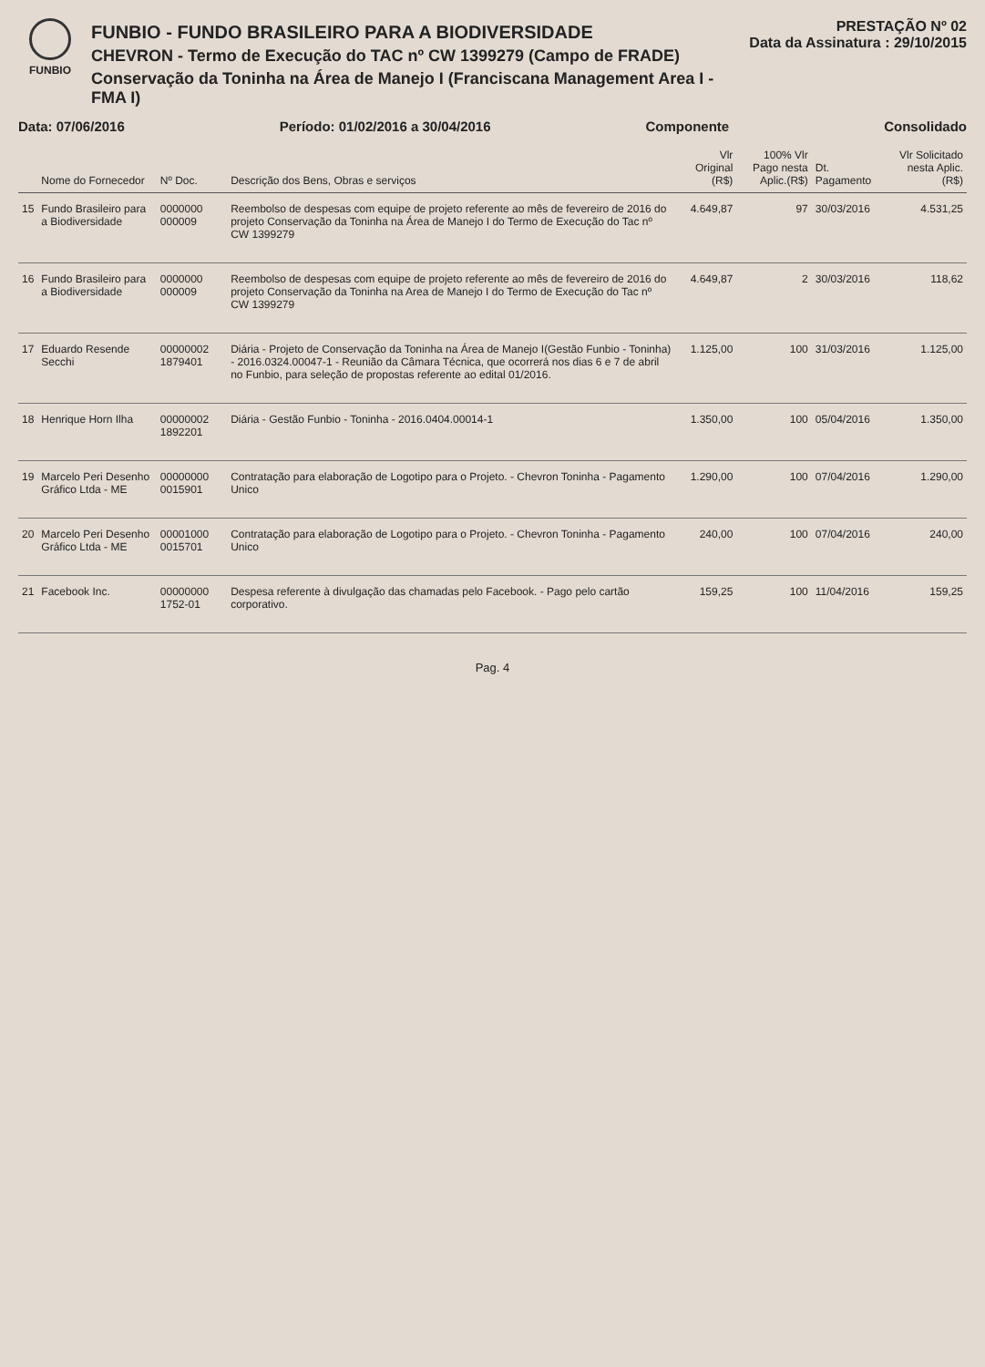FUNBIO
FUNBIO - FUNDO BRASILEIRO PARA A BIODIVERSIDADE
CHEVRON - Termo de Execução do TAC nº CW 1399279 (Campo de FRADE)
Conservação da Toninha na Área de Manejo I (Franciscana Management Area I - FMA I)
PRESTAÇÃO Nº 02
Data da Assinatura : 29/10/2015
Data: 07/06/2016 Período: 01/02/2016 a 30/04/2016 Componente Consolidado
| | Nome do Fornecedor | Nº Doc. | Descrição dos Bens, Obras e serviços | Vlr Original (R$) | 100% Vlr Pago nesta Aplic.(R$) | Dt. Pagamento | Vlr Solicitado nesta Aplic. (R$) |
| --- | --- | --- | --- | --- | --- | --- | --- |
| 15 | Fundo Brasileiro para a Biodiversidade | 0000000 000009 | Reembolso de despesas com equipe de projeto referente ao mês de fevereiro de 2016 do projeto Conservação da Toninha na Área de Manejo I do Termo de Execução do Tac nº CW 1399279 | 4.649,87 | 97 | 30/03/2016 | 4.531,25 |
| 16 | Fundo Brasileiro para a Biodiversidade | 0000000 000009 | Reembolso de despesas com equipe de projeto referente ao mês de fevereiro de 2016 do projeto Conservação da Toninha na Area de Manejo I do Termo de Execução do Tac nº CW 1399279 | 4.649,87 | 2 | 30/03/2016 | 118,62 |
| 17 | Eduardo Resende Secchi | 00000002 1879401 | Diária - Projeto de Conservação da Toninha na Área de Manejo I(Gestão Funbio - Toninha) - 2016.0324.00047-1 - Reunião da Câmara Técnica, que ocorrerá nos dias 6 e 7 de abril no Funbio, para seleção de propostas referente ao edital 01/2016. | 1.125,00 | 100 | 31/03/2016 | 1.125,00 |
| 18 | Henrique Horn Ilha | 00000002 1892201 | Diária - Gestão Funbio - Toninha - 2016.0404.00014-1 | 1.350,00 | 100 | 05/04/2016 | 1.350,00 |
| 19 | Marcelo Peri Desenho Gráfico Ltda - ME | 00000000 0015901 | Contratação para elaboração de Logotipo para o Projeto. - Chevron Toninha - Pagamento Unico | 1.290,00 | 100 | 07/04/2016 | 1.290,00 |
| 20 | Marcelo Peri Desenho Gráfico Ltda - ME | 00001000 0015701 | Contratação para elaboração de Logotipo para o Projeto. - Chevron Toninha - Pagamento Unico | 240,00 | 100 | 07/04/2016 | 240,00 |
| 21 | Facebook Inc. | 00000000 1752-01 | Despesa referente à divulgação das chamadas pelo Facebook. - Pago pelo cartão corporativo. | 159,25 | 100 | 11/04/2016 | 159,25 |
Pag. 4